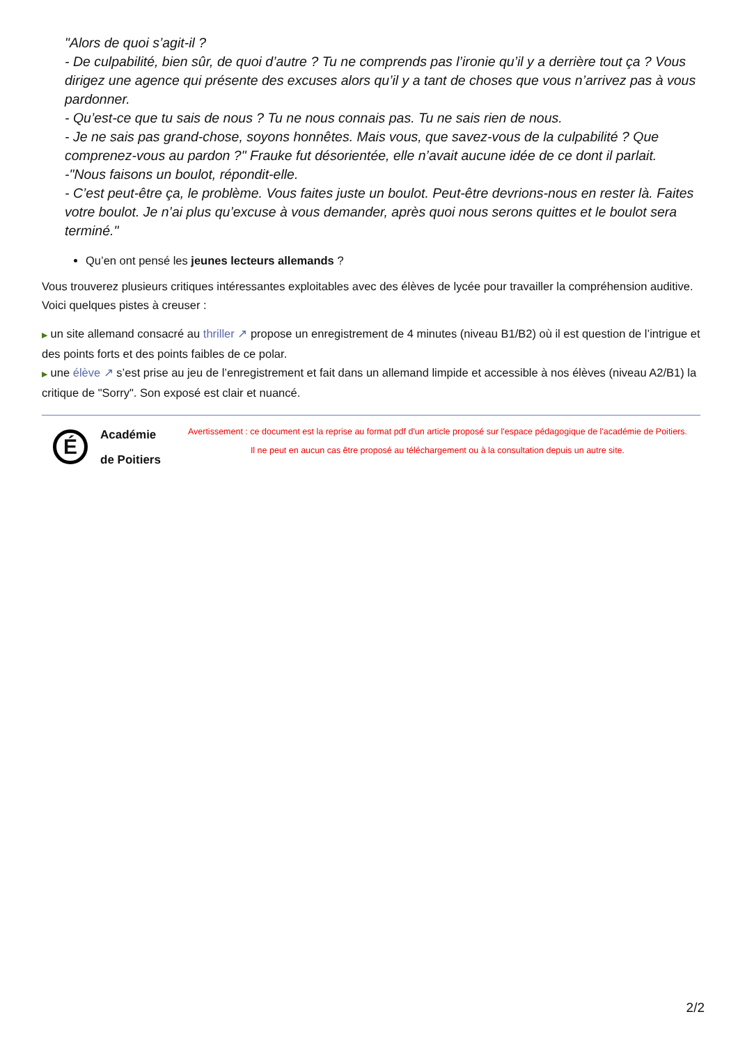"Alors de quoi s’agit-il ?
- De culpabilité, bien sûr, de quoi d’autre ? Tu ne comprends pas l’ironie qu’il y a derrière tout ça ? Vous dirigez une agence qui présente des excuses alors qu’il y a tant de choses que vous n’arrivez pas à vous pardonner.
- Qu’est-ce que tu sais de nous ? Tu ne nous connais pas. Tu ne sais rien de nous.
- Je ne sais pas grand-chose, soyons honnêtes. Mais vous, que savez-vous de la culpabilité ? Que comprenez-vous au pardon ?" Frauke fut désorientée, elle n’avait aucune idée de ce dont il parlait.
-"Nous faisons un boulot, répondit-elle.
- C’est peut-être ça, le problème. Vous faites juste un boulot. Peut-être devrions-nous en rester là. Faites votre boulot. Je n’ai plus qu’excuse à vous demander, après quoi nous serons quittes et le boulot sera terminé."
Qu’en ont pensé les jeunes lecteurs allemands ?
Vous trouverez plusieurs critiques intéressantes exploitables avec des élèves de lycée pour travailler la compréhension auditive. Voici quelques pistes à creuser :
▶ un site allemand consacré au thriller ↗ propose un enregistrement de 4 minutes (niveau B1/B2) où il est question de l’intrigue et des points forts et des points faibles de ce polar.
▶ une élève ↗ s’est prise au jeu de l’enregistrement et fait dans un allemand limpide et accessible à nos élèves (niveau A2/B1) la critique de "Sorry". Son exposé est clair et nuancé.
É
Académie
de Poitiers
Avertissement : ce document est la reprise au format pdf d'un article proposé sur l'espace pédagogique de l'académie de Poitiers.
Il ne peut en aucun cas être proposé au téléchargement ou à la consultation depuis un autre site.
2/2